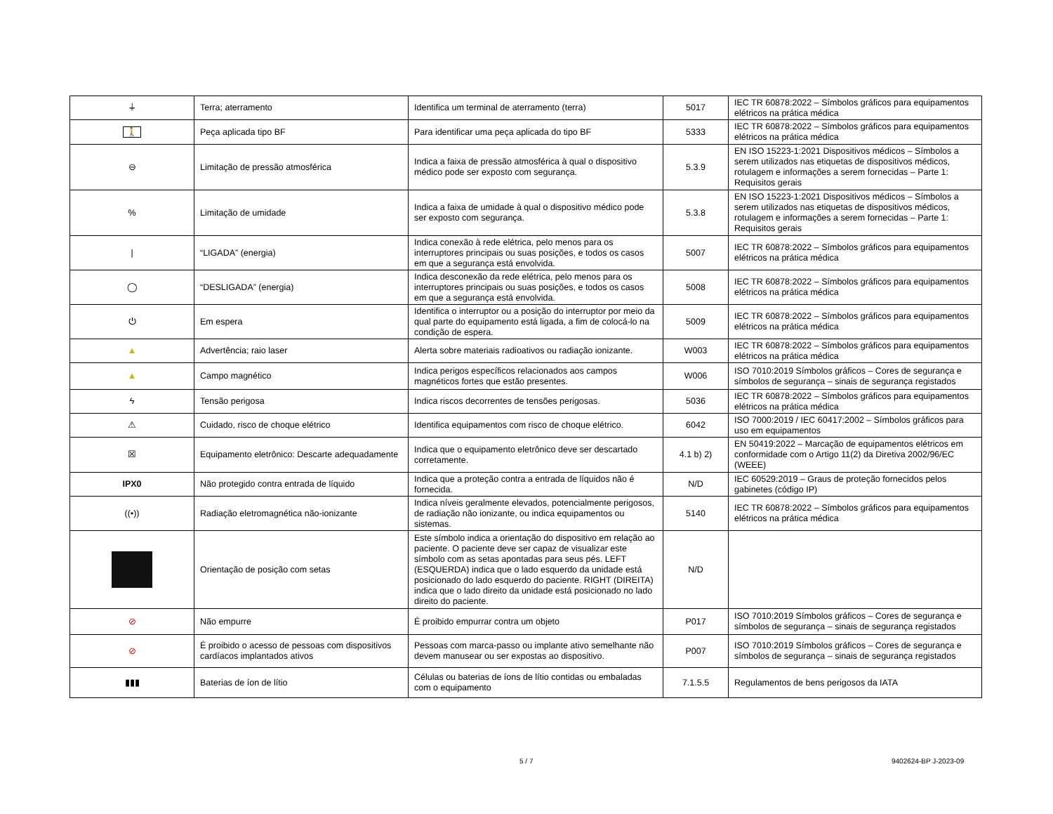| ⏚ | Terra; aterramento | Identifica um terminal de aterramento (terra) | 5017 | IEC TR 60878:2022 – Símbolos gráficos para equipamentos elétricos na prática médica |
| 🚶 | Peça aplicada tipo BF | Para identificar uma peça aplicada do tipo BF | 5333 | IEC TR 60878:2022 – Símbolos gráficos para equipamentos elétricos na prática médica |
| ⊖ | Limitação de pressão atmosférica | Indica a faixa de pressão atmosférica à qual o dispositivo médico pode ser exposto com segurança. | 5.3.9 | EN ISO 15223-1:2021 Dispositivos médicos – Símbolos a serem utilizados nas etiquetas de dispositivos médicos, rotulagem e informações a serem fornecidas – Parte 1: Requisitos gerais |
| % | Limitação de umidade | Indica a faixa de umidade à qual o dispositivo médico pode ser exposto com segurança. | 5.3.8 | EN ISO 15223-1:2021 Dispositivos médicos – Símbolos a serem utilizados nas etiquetas de dispositivos médicos, rotulagem e informações a serem fornecidas – Parte 1: Requisitos gerais |
| / | “LIGADA” (energia) | Indica conexão à rede elétrica, pelo menos para os interruptores principais ou suas posições, e todos os casos em que a segurança está envolvida. | 5007 | IEC TR 60878:2022 – Símbolos gráficos para equipamentos elétricos na prática médica |
| ◯ | “DESLIGADA” (energia) | Indica desconexão da rede elétrica, pelo menos para os interruptores principais ou suas posições, e todos os casos em que a segurança está envolvida. | 5008 | IEC TR 60878:2022 – Símbolos gráficos para equipamentos elétricos na prática médica |
| ⏻ | Em espera | Identifica o interruptor ou a posição do interruptor por meio da qual parte do equipamento está ligada, a fim de colocá-lo na condição de espera. | 5009 | IEC TR 60878:2022 – Símbolos gráficos para equipamentos elétricos na prática médica |
| ▲ | Advertência; raio laser | Alerta sobre materiais radioativos ou radiação ionizante. | W003 | IEC TR 60878:2022 – Símbolos gráficos para equipamentos elétricos na prática médica |
| ▲ | Campo magnético | Indica perigos específicos relacionados aos campos magnéticos fortes que estão presentes. | W006 | ISO 7010:2019 Símbolos gráficos – Cores de segurança e símbolos de segurança – sinais de segurança registados |
| ϟ | Tensão perigosa | Indica riscos decorrentes de tensões perigosas. | 5036 | IEC TR 60878:2022 – Símbolos gráficos para equipamentos elétricos na prática médica |
| ⚠ | Cuidado, risco de choque elétrico | Identifica equipamentos com risco de choque elétrico. | 6042 | ISO 7000:2019 / IEC 60417:2002 – Símbolos gráficos para uso em equipamentos |
| ☒ | Equipamento eletrônico: Descarte adequadamente | Indica que o equipamento eletrônico deve ser descartado corretamente. | 4.1 b) 2) | EN 50419:2022 – Marcação de equipamentos elétricos em conformidade com o Artigo 11(2) da Diretiva 2002/96/EC (WEEE) |
| IPX0 | Não protegido contra entrada de líquido | Indica que a proteção contra a entrada de líquidos não é fornecida. | N/D | IEC 60529:2019 – Graus de proteção fornecidos pelos gabinetes (código IP) |
| ((•)) | Radiação eletromagnética não-ionizante | Indica níveis geralmente elevados, potencialmente perigosos, de radiação não ionizante, ou indica equipamentos ou sistemas. | 5140 | IEC TR 60878:2022 – Símbolos gráficos para equipamentos elétricos na prática médica |
| | Orientação de posição com setas | Este símbolo indica a orientação do dispositivo em relação ao paciente. O paciente deve ser capaz de visualizar este símbolo com as setas apontadas para seus pés. LEFT (ESQUERDA) indica que o lado esquerdo da unidade está posicionado do lado esquerdo do paciente. RIGHT (DIREITA) indica que o lado direito da unidade está posicionado no lado direito do paciente. | N/D | |
| ⊘ | Não empurre | É proibido empurrar contra um objeto | P017 | ISO 7010:2019 Símbolos gráficos – Cores de segurança e símbolos de segurança – sinais de segurança registados |
| ⊘ | É proibido o acesso de pessoas com dispositivos cardíacos implantados ativos | Pessoas com marca-passo ou implante ativo semelhante não devem manusear ou ser expostas ao dispositivo. | P007 | ISO 7010:2019 Símbolos gráficos – Cores de segurança e símbolos de segurança – sinais de segurança registados |
| ▮▮▮ | Baterias de íon de lítio | Células ou baterias de íons de lítio contidas ou embaladas com o equipamento | 7.1.5.5 | Regulamentos de bens perigosos da IATA |
5 / 7 9402624-BP J-2023-09